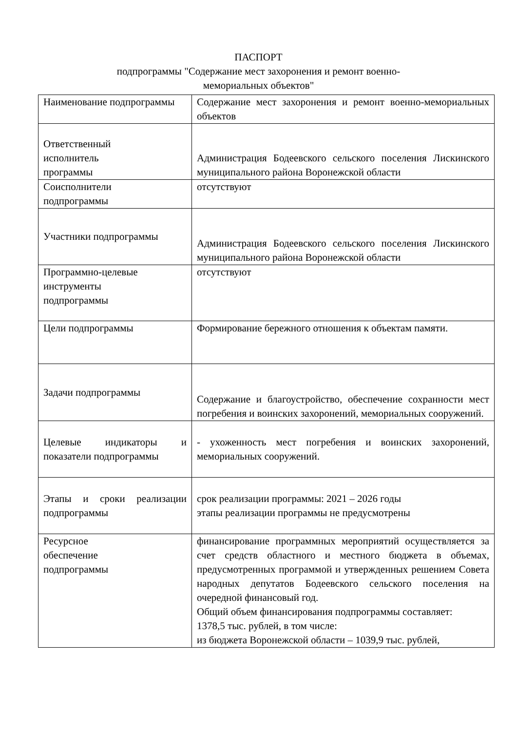ПАСПОРТ
подпрограммы "Содержание мест захоронения и ремонт военно-
мемориальных объектов"
| Наименование подпрограммы | Содержание мест захоронения и ремонт военно-мемориальных объектов |
| Ответственный исполнитель программы | Администрация Бодеевского сельского поселения Лискинского муниципального района Воронежской области |
| Соисполнители подпрограммы | отсутствуют |
| Участники подпрограммы | Администрация Бодеевского сельского поселения Лискинского муниципального района Воронежской области |
| Программно-целевые инструменты подпрограммы | отсутствуют |
| Цели подпрограммы | Формирование бережного отношения к объектам памяти. |
| Задачи подпрограммы | Содержание и благоустройство, обеспечение сохранности мест погребения и воинских захоронений, мемориальных сооружений. |
| Целевые индикаторы и показатели подпрограммы | - ухоженность мест погребения и воинских захоронений, мемориальных сооружений. |
| Этапы и сроки реализации подпрограммы | срок реализации программы: 2021 – 2026 годы этапы реализации программы не предусмотрены |
| Ресурсное обеспечение подпрограммы | финансирование программных мероприятий осуществляется за счет средств областного и местного бюджета в объемах, предусмотренных программой и утвержденных решением Совета народных депутатов Бодеевского сельского поселения на очередной финансовый год. Общий объем финансирования подпрограммы составляет: 1378,5 тыс. рублей, в том числе: из бюджета Воронежской области – 1039,9 тыс. рублей, |